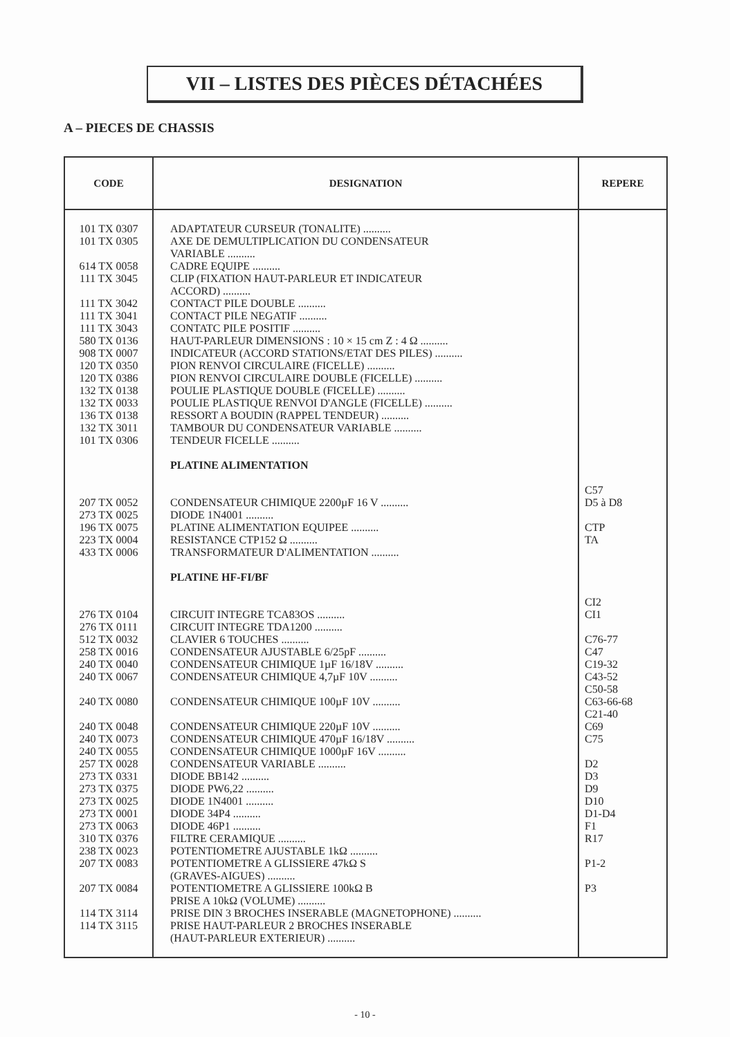VII – LISTES DES PIÈCES DÉTACHÉES
A – PIECES DE CHASSIS
| CODE | DESIGNATION | REPERE |
| --- | --- | --- |
| 101 TX 0307 101 TX 0305 614 TX 0058 111 TX 3045 111 TX 3042 111 TX 3041 111 TX 3043 580 TX 0136 908 TX 0007 120 TX 0350 120 TX 0386 132 TX 0138 132 TX 0033 136 TX 0138 132 TX 3011 101 TX 0306 207 TX 0052 273 TX 0025 196 TX 0075 223 TX 0004 433 TX 0006 276 TX 0104 276 TX 0111 512 TX 0032 258 TX 0016 240 TX 0040 240 TX 0067 240 TX 0080 240 TX 0048 240 TX 0073 240 TX 0055 257 TX 0028 273 TX 0331 273 TX 0375 273 TX 0025 273 TX 0001 273 TX 0063 310 TX 0376 238 TX 0023 207 TX 0083 207 TX 0084 114 TX 3114 114 TX 3115 | ADAPTATEUR CURSEUR (TONALITE) .......... AXE DE DEMULTIPLICATION DU CONDENSATEUR VARIABLE .......... CADRE EQUIPE .......... CLIP (FIXATION HAUT-PARLEUR ET INDICATEUR ACCORD) .......... CONTACT PILE DOUBLE .......... CONTACT PILE NEGATIF .......... CONTATC PILE POSITIF .......... HAUT-PARLEUR DIMENSIONS : 10 × 15 cm Z : 4 Ω .......... INDICATEUR (ACCORD STATIONS/ETAT DES PILES) .......... PION RENVOI CIRCULAIRE (FICELLE) .......... PION RENVOI CIRCULAIRE DOUBLE (FICELLE) .......... POULIE PLASTIQUE DOUBLE (FICELLE) .......... POULIE PLASTIQUE RENVOI D'ANGLE (FICELLE) .......... RESSORT A BOUDIN (RAPPEL TENDEUR) .......... TAMBOUR DU CONDENSATEUR VARIABLE .......... TENDEUR FICELLE .......... PLATINE ALIMENTATION CONDENSATEUR CHIMIQUE 2200µF 16 V .......... DIODE 1N4001 .......... PLATINE ALIMENTATION EQUIPEE .......... RESISTANCE CTP152 Ω .......... TRANSFORMATEUR D'ALIMENTATION .......... PLATINE HF-FI/BF CIRCUIT INTEGRE TCA83OS .......... CIRCUIT INTEGRE TDA1200 .......... CLAVIER 6 TOUCHES .......... CONDENSATEUR AJUSTABLE 6/25pF .......... CONDENSATEUR CHIMIQUE 1µF 16/18V .......... CONDENSATEUR CHIMIQUE 4,7µF 10V .......... CONDENSATEUR CHIMIQUE 100µF 10V .......... CONDENSATEUR CHIMIQUE 220µF 10V .......... CONDENSATEUR CHIMIQUE 470µF 16/18V .......... CONDENSATEUR CHIMIQUE 1000µF 16V .......... CONDENSATEUR VARIABLE .......... DIODE BB142 .......... DIODE PW6,22 .......... DIODE 1N4001 .......... DIODE 34P4 .......... DIODE 46P1 .......... FILTRE CERAMIQUE .......... POTENTIOMETRE AJUSTABLE 1kΩ .......... POTENTIOMETRE A GLISSIERE 47kΩ S (GRAVES-AIGUES) .......... POTENTIOMETRE A GLISSIERE 100kΩ B PRISE A 10kΩ (VOLUME) .......... PRISE DIN 3 BROCHES INSERABLE (MAGNETOPHONE) .......... PRISE HAUT-PARLEUR 2 BROCHES INSERABLE (HAUT-PARLEUR EXTERIEUR) .......... | C57 D5 à D8 CTP TA CI2 CI1 C76-77 C47 C19-32 C43-52 C50-58 C63-66-68 C21-40 C69 C75 D2 D3 D9 D10 D1-D4 F1 R17 P1-2 P3 |
- 10 -